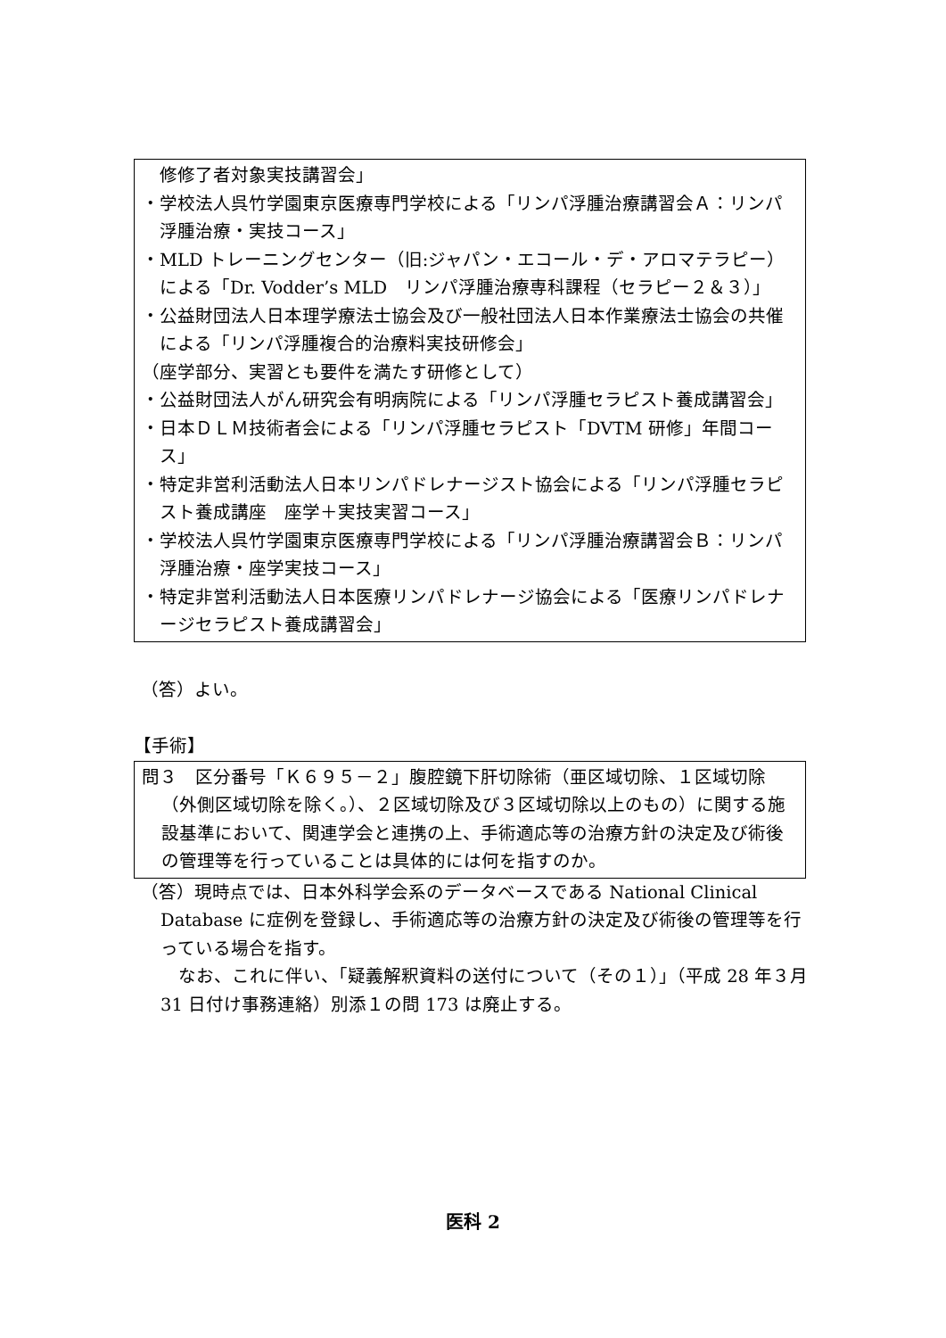修修了者対象実技講習会」
・学校法人呉竹学園東京医療専門学校による「リンパ浮腫治療講習会Ａ：リンパ浮腫治療・実技コース」
・MLD トレーニングセンター（旧:ジャパン・エコール・デ・アロマテラピー）による「Dr. Vodder’s MLD　リンパ浮腫治療専科課程（セラピー２＆３）」
・公益財団法人日本理学療法士協会及び一般社団法人日本作業療法士協会の共催による「リンパ浮腫複合的治療料実技研修会」
（座学部分、実習とも要件を満たす研修として）
・公益財団法人がん研究会有明病院による「リンパ浮腫セラピスト養成講習会」
・日本ＤＬＭ技術者会による「リンパ浮腫セラピスト「DVTM 研修」年間コース」
・特定非営利活動法人日本リンパドレナージスト協会による「リンパ浮腫セラピスト養成講座　座学＋実技実習コース」
・学校法人呉竹学園東京医療専門学校による「リンパ浮腫治療講習会Ｂ：リンパ浮腫治療・座学実技コース」
・特定非営利活動法人日本医療リンパドレナージ協会による「医療リンパドレナージセラピスト養成講習会」
（答）よい。
【手術】
問３　区分番号「Ｋ６９５－２」腹腔鏡下肝切除術（亜区域切除、１区域切除（外側区域切除を除く。）、２区域切除及び３区域切除以上のもの）に関する施設基準において、関連学会と連携の上、手術適応等の治療方針の決定及び術後の管理等を行っていることは具体的には何を指すのか。
（答）現時点では、日本外科学会系のデータベースである National Clinical Database に症例を登録し、手術適応等の治療方針の決定及び術後の管理等を行っている場合を指す。
なお、これに伴い、「疑義解釈資料の送付について（その１）」（平成 28 年３月 31 日付け事務連絡）別添１の問 173 は廃止する。
医科 2